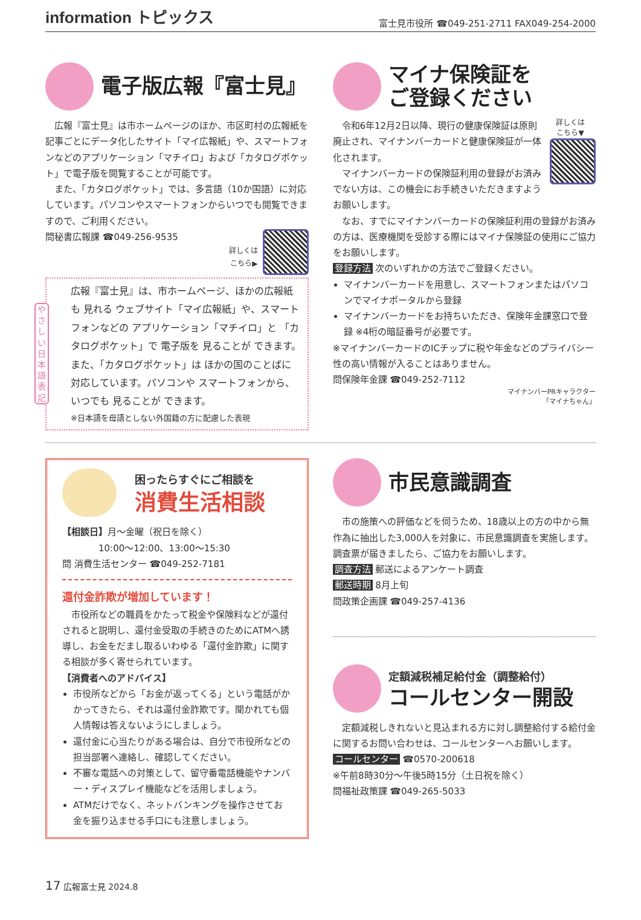information トピックス 富士見市役所 ☎049-251-2711 FAX049-254-2000
電子版広報『富士見』
広報『富士見』は市ホームページのほか、市区町村の広報紙を記事ごとにデータ化したサイト「マイ広報紙」や、スマートフォンなどのアプリケーション「マチイロ」および「カタログポケット」で電子版を閲覧することが可能です。
また、「カタログポケット」では、多言語（10か国語）に対応しています。パソコンやスマートフォンからいつでも閲覧できますので、ご利用ください。
問秘書広報課 ☎049-256-9535
詳しくは
こちら▶
やさしい日本語表記
広報『富士見』は、市ホームページ、ほかの広報紙も 見れる ウェブサイト「マイ広報紙」や、スマートフォンなどの アプリケーション「マチイロ」と 「カタログポケット」で 電子版を 見ることが できます。また、「カタログポケット」は ほかの国のことばに 対応しています。パソコンや スマートフォンから、いつでも 見ることが できます。
※日本語を母語としない外国籍の方に配慮した表現
マイナ保険証を
ご登録ください
詳しくは
こちら▼
令和6年12月2日以降、現行の健康保険証は原則廃止され、マイナンバーカードと健康保険証が一体化されます。
マイナンバーカードの保険証利用の登録がお済みでない方は、この機会にお手続きいただきますようお願いします。
なお、すでにマイナンバーカードの保険証利用の登録がお済みの方は、医療機関を受診する際にはマイナ保険証の使用にご協力をお願いします。
登録方法 次のいずれかの方法でご登録ください。
マイナンバーカードを用意し、スマートフォンまたはパソコンでマイナポータルから登録
マイナンバーカードをお持ちいただき、保険年金課窓口で登録 ※4桁の暗証番号が必要です。
※マイナンバーカードのICチップに税や年金などのプライバシー性の高い情報が入ることはありません。
問保険年金課 ☎049-252-7112
マイナンバーPRキャラクター
「マイナちゃん」
困ったらすぐにご相談を
消費生活相談
【相談日】月～金曜（祝日を除く）
　　　　10:00～12:00、13:00～15:30
問 消費生活センター ☎049-252-7181
還付金詐欺が増加しています！
市役所などの職員をかたって税金や保険料などが還付されると説明し、還付金受取の手続きのためにATMへ誘導し、お金をだまし取るいわゆる「還付金詐欺」に関する相談が多く寄せられています。
【消費者へのアドバイス】
市役所などから「お金が返ってくる」という電話がかかってきたら、それは還付金詐欺です。聞かれても個人情報は答えないようにしましょう。
還付金に心当たりがある場合は、自分で市役所などの担当部署へ連絡し、確認してください。
不審な電話への対策として、留守番電話機能やナンバー・ディスプレイ機能などを活用しましょう。
ATMだけでなく、ネットバンキングを操作させてお金を振り込ませる手口にも注意しましょう。
市民意識調査
市の施策への評価などを伺うため、18歳以上の方の中から無作為に抽出した3,000人を対象に、市民意識調査を実施します。調査票が届きましたら、ご協力をお願いします。
調査方法 郵送によるアンケート調査
郵送時期 8月上旬
問政策企画課 ☎049-257-4136
定額減税補足給付金（調整給付）
コールセンター開設
定額減税しきれないと見込まれる方に対し調整給付する給付金に関するお問い合わせは、コールセンターへお願いします。
コールセンター ☎0570-200618
※午前8時30分～午後5時15分（土日祝を除く）
問福祉政策課 ☎049-265-5033
17 広報富士見 2024.8